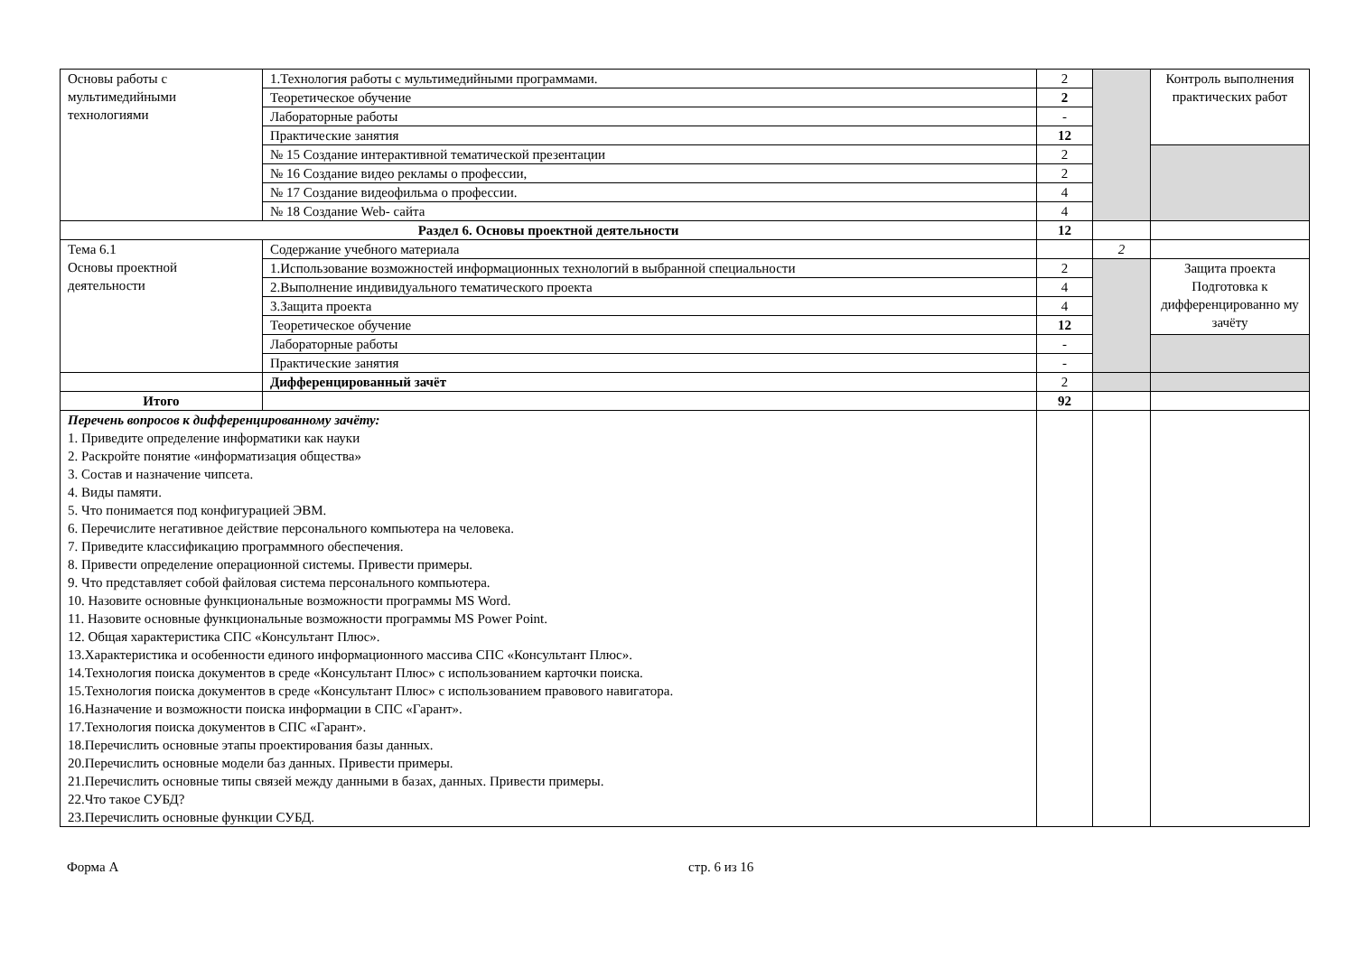| Основы работы с мультимедийными технологиями | 1.Технология работы с мультимедийными программами. | 2 | | Контроль выполнения практических работ |
| | Теоретическое обучение | 2 | | |
| | Лабораторные работы | - | | |
| | Практические занятия | 12 | | |
| | № 15 Создание интерактивной тематической презентации | 2 | | |
| | № 16 Создание видео рекламы о профессии, | 2 | | |
| | № 17 Создание видеофильма о профессии. | 4 | | |
| | № 18 Создание Web- сайта | 4 | | |
| Раздел 6. Основы проектной деятельности | | 12 | | |
| Тема 6.1 Основы проектной деятельности | Содержание учебного материала | | 2 | |
| | 1.Использование возможностей информационных технологий в выбранной специальности | 2 | | Защита проекта Подготовка к дифференцированно му зачёту |
| | 2.Выполнение индивидуального тематического проекта | 4 | | |
| | 3.Защита проекта | 4 | | |
| | Теоретическое обучение | 12 | | |
| | Лабораторные работы | - | | |
| | Практические занятия | - | | |
| | Дифференцированный зачёт | 2 | | |
| Итого | | 92 | | |
| Перечень вопросов к дифференцированному зачёту: 1. Приведите определение информатики как науки 2. Раскройте понятие «информатизация общества» 3. Состав и назначение чипсета. 4. Виды памяти. 5. Что понимается под конфигурацией ЭВМ. 6. Перечислите негативное действие персонального компьютера на человека. 7. Приведите классификацию программного обеспечения. 8. Привести определение операционной системы. Привести примеры. 9. Что представляет собой файловая система персонального компьютера. 10. Назовите основные функциональные возможности программы MS Word. 11. Назовите основные функциональные возможности программы MS Power Point. 12. Общая характеристика СПС «Консультант Плюс». 13.Характеристика и особенности единого информационного массива СПС «Консультант Плюс». 14.Технология поиска документов в среде «Консультант Плюс» с использованием карточки поиска. 15.Технология поиска документов в среде «Консультант Плюс» с использованием правового навигатора. 16.Назначение и возможности поиска информации в СПС «Гарант». 17.Технология поиска документов в СПС «Гарант». 18.Перечислить основные этапы проектирования базы данных. 20.Перечислить основные модели баз данных. Привести примеры. 21.Перечислить основные типы связей между данными в базах, данных. Привести примеры. 22.Что такое СУБД? 23.Перечислить основные функции СУБД. | | | | |
Форма А стр. 6 из 16